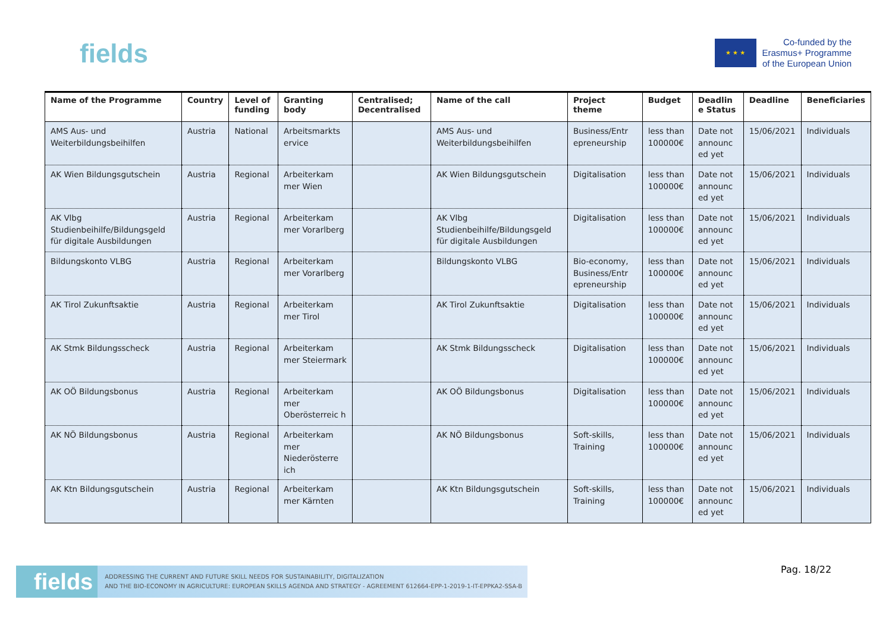fields
★ ★ ★
Co-funded by the
Erasmus+ Programme
of the European Union
| Name of the Programme | Country | Level of funding | Granting body | Centralised; Decentralised | Name of the call | Project theme | Budget | Deadlin e Status | Deadline | Beneficiaries |
| --- | --- | --- | --- | --- | --- | --- | --- | --- | --- | --- |
| AMS Aus- und Weiterbildungsbeihilfen | Austria | National | Arbeitsmarkts ervice | | AMS Aus- und Weiterbildungsbeihilfen | Business/Entr epreneurship | less than 100000€ | Date not announc ed yet | 15/06/2021 | Individuals |
| AK Wien Bildungsgutschein | Austria | Regional | Arbeiterkam mer Wien | | AK Wien Bildungsgutschein | Digitalisation | less than 100000€ | Date not announc ed yet | 15/06/2021 | Individuals |
| AK Vlbg Studienbeihilfe/Bildungsgeld für digitale Ausbildungen | Austria | Regional | Arbeiterkam mer Vorarlberg | | AK Vlbg Studienbeihilfe/Bildungsgeld für digitale Ausbildungen | Digitalisation | less than 100000€ | Date not announc ed yet | 15/06/2021 | Individuals |
| Bildungskonto VLBG | Austria | Regional | Arbeiterkam mer Vorarlberg | | Bildungskonto VLBG | Bio-economy, Business/Entr epreneurship | less than 100000€ | Date not announc ed yet | 15/06/2021 | Individuals |
| AK Tirol Zukunftsaktie | Austria | Regional | Arbeiterkam mer Tirol | | AK Tirol Zukunftsaktie | Digitalisation | less than 100000€ | Date not announc ed yet | 15/06/2021 | Individuals |
| AK Stmk Bildungsscheck | Austria | Regional | Arbeiterkam mer Steiermark | | AK Stmk Bildungsscheck | Digitalisation | less than 100000€ | Date not announc ed yet | 15/06/2021 | Individuals |
| AK OÖ Bildungsbonus | Austria | Regional | Arbeiterkam mer Oberösterreic h | | AK OÖ Bildungsbonus | Digitalisation | less than 100000€ | Date not announc ed yet | 15/06/2021 | Individuals |
| AK NÖ Bildungsbonus | Austria | Regional | Arbeiterkam mer Niederösterre ich | | AK NÖ Bildungsbonus | Soft-skills, Training | less than 100000€ | Date not announc ed yet | 15/06/2021 | Individuals |
| AK Ktn Bildungsgutschein | Austria | Regional | Arbeiterkam mer Kärnten | | AK Ktn Bildungsgutschein | Soft-skills, Training | less than 100000€ | Date not announc ed yet | 15/06/2021 | Individuals |
fields ADDRESSING THE CURRENT AND FUTURE SKILL NEEDS FOR SUSTAINABILITY, DIGITALIZATION
AND THE BIO-ECONOMY IN AGRICULTURE: EUROPEAN SKILLS AGENDA AND STRATEGY - AGREEMENT 612664-EPP-1-2019-1-IT-EPPKA2-SSA-B
Pag. 18/22